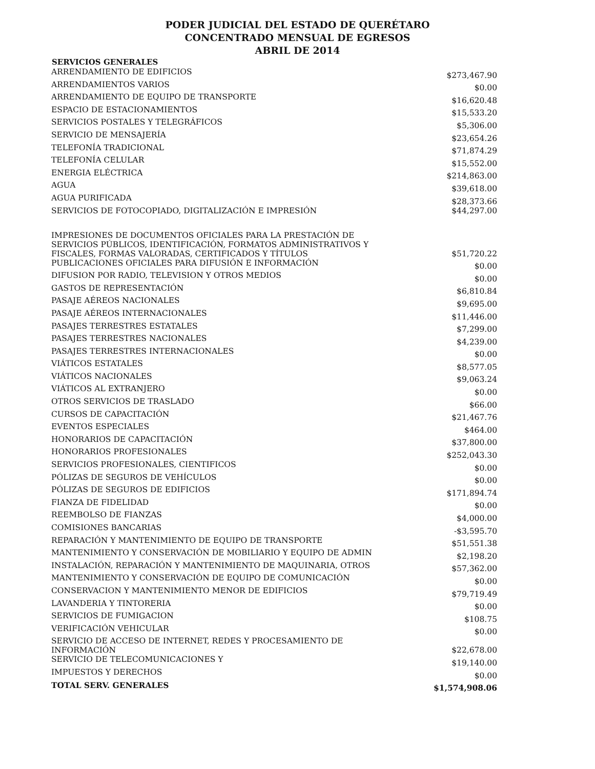PODER JUDICIAL DEL ESTADO DE QUERÉTARO
CONCENTRADO MENSUAL DE EGRESOS
ABRIL DE 2014
| SERVICIOS GENERALES | |
| --- | --- |
| ARRENDAMIENTO DE EDIFICIOS | $273,467.90 |
| ARRENDAMIENTOS VARIOS | $0.00 |
| ARRENDAMIENTO DE EQUIPO DE TRANSPORTE | $16,620.48 |
| ESPACIO DE ESTACIONAMIENTOS | $15,533.20 |
| SERVICIOS POSTALES Y TELEGRÁFICOS | $5,306.00 |
| SERVICIO DE MENSAJERÍA | $23,654.26 |
| TELEFONÍA TRADICIONAL | $71,874.29 |
| TELEFONÍA CELULAR | $15,552.00 |
| ENERGIA ELÉCTRICA | $214,863.00 |
| AGUA | $39,618.00 |
| AGUA PURIFICADA | $28,373.66 |
| SERVICIOS DE FOTOCOPIADO, DIGITALIZACIÓN E IMPRESIÓN | $44,297.00 |
| IMPRESIONES DE DOCUMENTOS OFICIALES PARA LA PRESTACIÓN DE SERVICIOS PÚBLICOS, IDENTIFICACIÓN, FORMATOS ADMINISTRATIVOS Y FISCALES, FORMAS VALORADAS, CERTIFICADOS Y TÍTULOS | $51,720.22 |
| PUBLICACIONES OFICIALES PARA DIFUSIÓN E INFORMACIÓN | $0.00 |
| DIFUSION POR RADIO, TELEVISION Y OTROS MEDIOS | $0.00 |
| GASTOS DE REPRESENTACIÓN | $6,810.84 |
| PASAJE AÉREOS NACIONALES | $9,695.00 |
| PASAJE AÉREOS INTERNACIONALES | $11,446.00 |
| PASAJES TERRESTRES ESTATALES | $7,299.00 |
| PASAJES TERRESTRES NACIONALES | $4,239.00 |
| PASAJES TERRESTRES INTERNACIONALES | $0.00 |
| VIÁTICOS ESTATALES | $8,577.05 |
| VIÁTICOS NACIONALES | $9,063.24 |
| VIÁTICOS AL EXTRANJERO | $0.00 |
| OTROS SERVICIOS DE TRASLADO | $66.00 |
| CURSOS DE CAPACITACIÓN | $21,467.76 |
| EVENTOS ESPECIALES | $464.00 |
| HONORARIOS DE CAPACITACIÓN | $37,800.00 |
| HONORARIOS PROFESIONALES | $252,043.30 |
| SERVICIOS PROFESIONALES, CIENTIFICOS | $0.00 |
| PÓLIZAS DE SEGUROS DE VEHÍCULOS | $0.00 |
| PÓLIZAS DE SEGUROS DE EDIFICIOS | $171,894.74 |
| FIANZA DE FIDELIDAD | $0.00 |
| REEMBOLSO DE FIANZAS | $4,000.00 |
| COMISIONES BANCARIAS | -$3,595.70 |
| REPARACIÓN Y MANTENIMIENTO DE EQUIPO DE TRANSPORTE | $51,551.38 |
| MANTENIMIENTO Y CONSERVACIÓN DE MOBILIARIO Y EQUIPO DE ADMIN | $2,198.20 |
| INSTALACIÓN, REPARACIÓN Y MANTENIMIENTO DE MAQUINARIA, OTROS | $57,362.00 |
| MANTENIMIENTO Y CONSERVACIÓN DE EQUIPO DE COMUNICACIÓN | $0.00 |
| CONSERVACION Y MANTENIMIENTO MENOR DE EDIFICIOS | $79,719.49 |
| LAVANDERIA Y TINTORERIA | $0.00 |
| SERVICIOS DE FUMIGACION | $108.75 |
| VERIFICACIÓN VEHICULAR | $0.00 |
| SERVICIO DE ACCESO DE INTERNET, REDES Y PROCESAMIENTO DE INFORMACIÓN | $22,678.00 |
| SERVICIO DE TELECOMUNICACIONES Y | $19,140.00 |
| IMPUESTOS Y DERECHOS | $0.00 |
| TOTAL SERV. GENERALES | $1,574,908.06 |